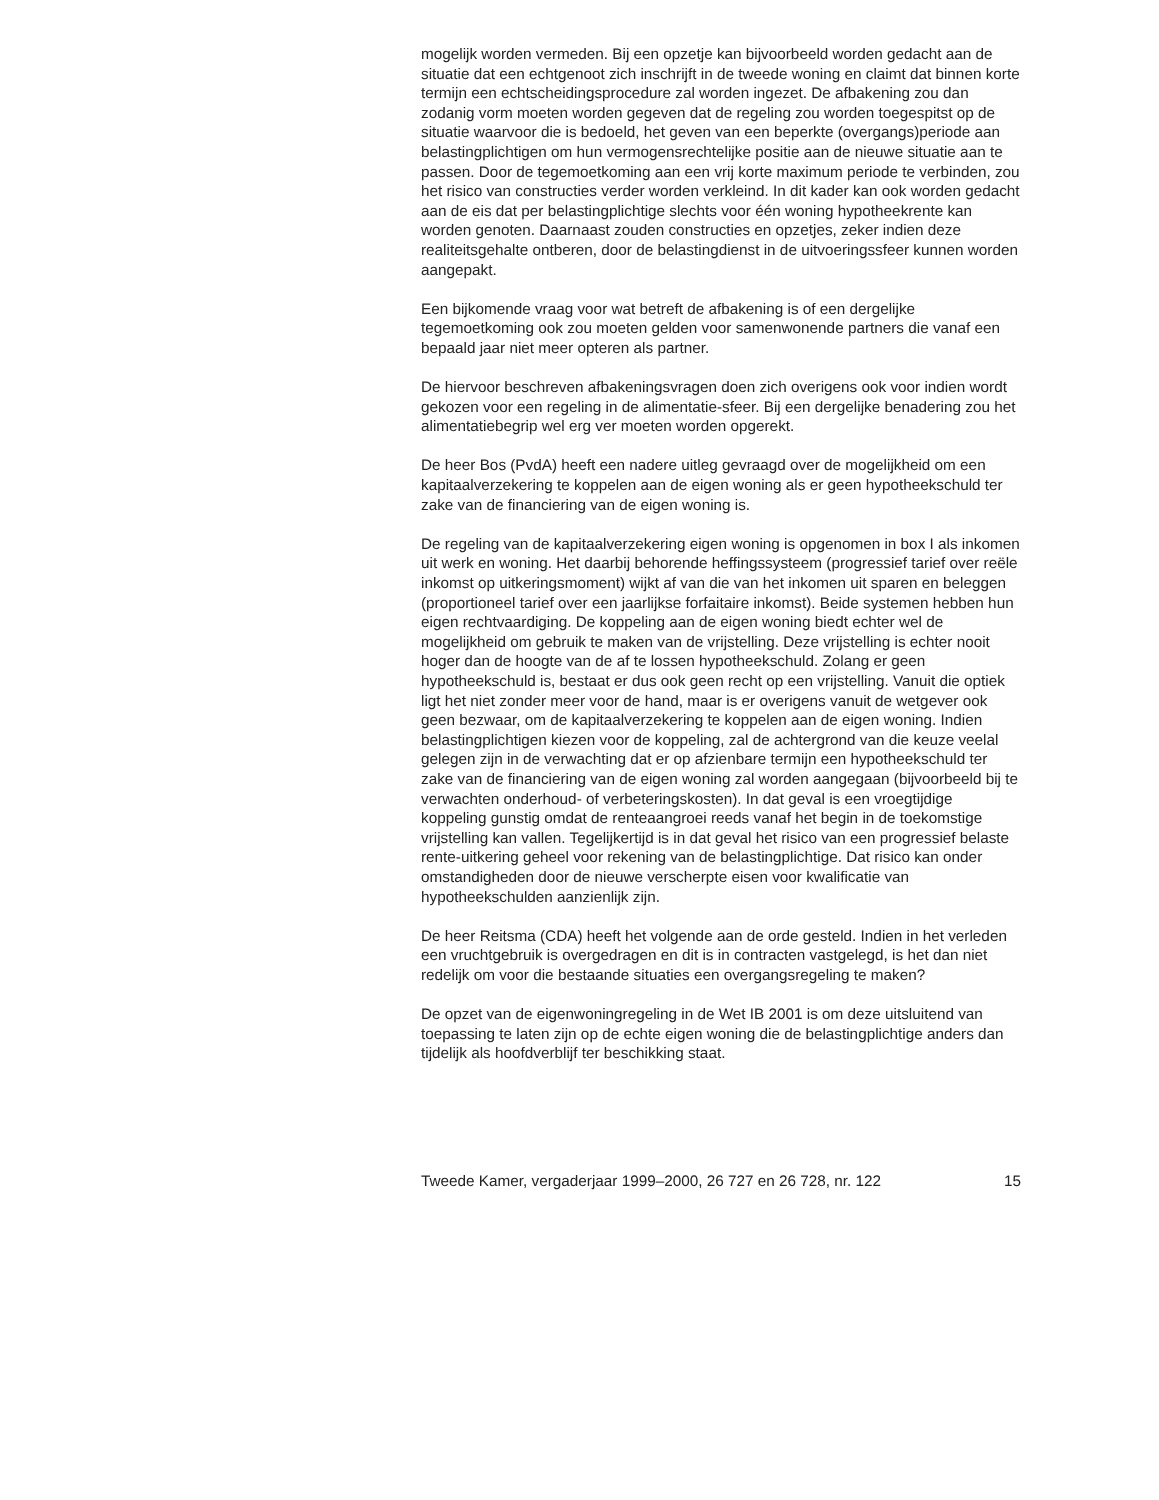mogelijk worden vermeden. Bij een opzetje kan bijvoorbeeld worden gedacht aan de situatie dat een echtgenoot zich inschrijft in de tweede woning en claimt dat binnen korte termijn een echtscheidingsprocedure zal worden ingezet. De afbakening zou dan zodanig vorm moeten worden gegeven dat de regeling zou worden toegespitst op de situatie waarvoor die is bedoeld, het geven van een beperkte (overgangs)periode aan belastingplichtigen om hun vermogensrechtelijke positie aan de nieuwe situatie aan te passen. Door de tegemoetkoming aan een vrij korte maximum periode te verbinden, zou het risico van constructies verder worden verkleind. In dit kader kan ook worden gedacht aan de eis dat per belastingplichtige slechts voor één woning hypotheekrente kan worden genoten. Daarnaast zouden constructies en opzetjes, zeker indien deze realiteitsgehalte ontberen, door de belastingdienst in de uitvoeringssfeer kunnen worden aangepakt.
Een bijkomende vraag voor wat betreft de afbakening is of een dergelijke tegemoetkoming ook zou moeten gelden voor samenwonende partners die vanaf een bepaald jaar niet meer opteren als partner.
De hiervoor beschreven afbakeningsvragen doen zich overigens ook voor indien wordt gekozen voor een regeling in de alimentatie-sfeer. Bij een dergelijke benadering zou het alimentatiebegrip wel erg ver moeten worden opgerekt.
De heer Bos (PvdA) heeft een nadere uitleg gevraagd over de mogelijkheid om een kapitaalverzekering te koppelen aan de eigen woning als er geen hypotheekschuld ter zake van de financiering van de eigen woning is.
De regeling van de kapitaalverzekering eigen woning is opgenomen in box I als inkomen uit werk en woning. Het daarbij behorende heffingssysteem (progressief tarief over reële inkomst op uitkeringsmoment) wijkt af van die van het inkomen uit sparen en beleggen (proportioneel tarief over een jaarlijkse forfaitaire inkomst). Beide systemen hebben hun eigen rechtvaardiging. De koppeling aan de eigen woning biedt echter wel de mogelijkheid om gebruik te maken van de vrijstelling. Deze vrijstelling is echter nooit hoger dan de hoogte van de af te lossen hypotheekschuld. Zolang er geen hypotheekschuld is, bestaat er dus ook geen recht op een vrijstelling. Vanuit die optiek ligt het niet zonder meer voor de hand, maar is er overigens vanuit de wetgever ook geen bezwaar, om de kapitaalverzekering te koppelen aan de eigen woning. Indien belastingplichtigen kiezen voor de koppeling, zal de achtergrond van die keuze veelal gelegen zijn in de verwachting dat er op afzienbare termijn een hypotheekschuld ter zake van de financiering van de eigen woning zal worden aangegaan (bijvoorbeeld bij te verwachten onderhoud- of verbeteringskosten). In dat geval is een vroegtijdige koppeling gunstig omdat de renteaangroei reeds vanaf het begin in de toekomstige vrijstelling kan vallen. Tegelijkertijd is in dat geval het risico van een progressief belaste rente-uitkering geheel voor rekening van de belastingplichtige. Dat risico kan onder omstandigheden door de nieuwe verscherpte eisen voor kwalificatie van hypotheekschulden aanzienlijk zijn.
De heer Reitsma (CDA) heeft het volgende aan de orde gesteld. Indien in het verleden een vruchtgebruik is overgedragen en dit is in contracten vastgelegd, is het dan niet redelijk om voor die bestaande situaties een overgangsregeling te maken?
De opzet van de eigenwoningregeling in de Wet IB 2001 is om deze uitsluitend van toepassing te laten zijn op de echte eigen woning die de belastingplichtige anders dan tijdelijk als hoofdverblijf ter beschikking staat.
Tweede Kamer, vergaderjaar 1999–2000, 26 727 en 26 728, nr. 122 15